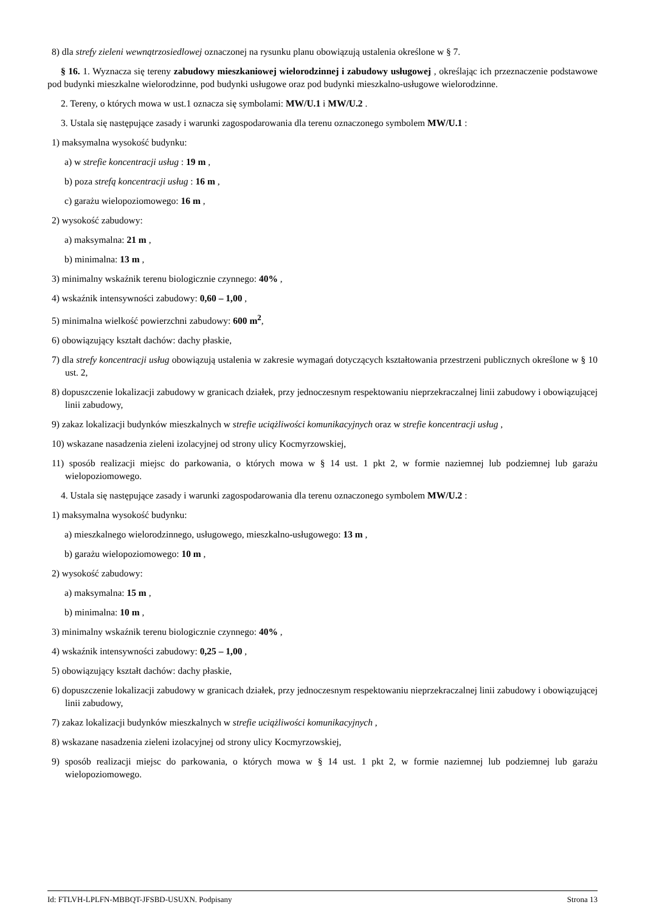8) dla strefy zieleni wewnątrzosiedlowej oznaczonej na rysunku planu obowiązują ustalenia określone w § 7.
§ 16. 1. Wyznacza się tereny zabudowy mieszkaniowej wielorodzinnej i zabudowy usługowej , określając ich przeznaczenie podstawowe pod budynki mieszkalne wielorodzinne, pod budynki usługowe oraz pod budynki mieszkalno-usługowe wielorodzinne.
2. Tereny, o których mowa w ust.1 oznacza się symbolami: MW/U.1 i MW/U.2 .
3. Ustala się następujące zasady i warunki zagospodarowania dla terenu oznaczonego symbolem MW/U.1 :
1) maksymalna wysokość budynku:
a) w strefie koncentracji usług : 19 m ,
b) poza strefą koncentracji usług : 16 m ,
c) garażu wielopoziomowego: 16 m ,
2) wysokość zabudowy:
a) maksymalna: 21 m ,
b) minimalna: 13 m ,
3) minimalny wskaźnik terenu biologicznie czynnego: 40% ,
4) wskaźnik intensywności zabudowy: 0,60 – 1,00 ,
5) minimalna wielkość powierzchni zabudowy: 600 m<sup>2</sup>,
6) obowiązujący kształt dachów: dachy płaskie,
7) dla strefy koncentracji usług obowiązują ustalenia w zakresie wymagań dotyczących kształtowania przestrzeni publicznych określone w § 10 ust. 2,
8) dopuszczenie lokalizacji zabudowy w granicach działek, przy jednoczesnym respektowaniu nieprzekraczalnej linii zabudowy i obowiązującej linii zabudowy,
9) zakaz lokalizacji budynków mieszkalnych w strefie uciążliwości komunikacyjnych oraz w strefie koncentracji usług ,
10) wskazane nasadzenia zieleni izolacyjnej od strony ulicy Kocmyrzowskiej,
11) sposób realizacji miejsc do parkowania, o których mowa w § 14 ust. 1 pkt 2, w formie naziemnej lub podziemnej lub garażu wielopoziomowego.
4. Ustala się następujące zasady i warunki zagospodarowania dla terenu oznaczonego symbolem MW/U.2 :
1) maksymalna wysokość budynku:
a) mieszkalnego wielorodzinnego, usługowego, mieszkalno-usługowego: 13 m ,
b) garażu wielopoziomowego: 10 m ,
2) wysokość zabudowy:
a) maksymalna: 15 m ,
b) minimalna: 10 m ,
3) minimalny wskaźnik terenu biologicznie czynnego: 40% ,
4) wskaźnik intensywności zabudowy: 0,25 – 1,00 ,
5) obowiązujący kształt dachów: dachy płaskie,
6) dopuszczenie lokalizacji zabudowy w granicach działek, przy jednoczesnym respektowaniu nieprzekraczalnej linii zabudowy i obowiązującej linii zabudowy,
7) zakaz lokalizacji budynków mieszkalnych w strefie uciążliwości komunikacyjnych ,
8) wskazane nasadzenia zieleni izolacyjnej od strony ulicy Kocmyrzowskiej,
9) sposób realizacji miejsc do parkowania, o których mowa w § 14 ust. 1 pkt 2, w formie naziemnej lub podziemnej lub garażu wielopoziomowego.
Id: FTLVH-LPLFN-MBBQT-JFSBD-USUXN. Podpisany Strona 13